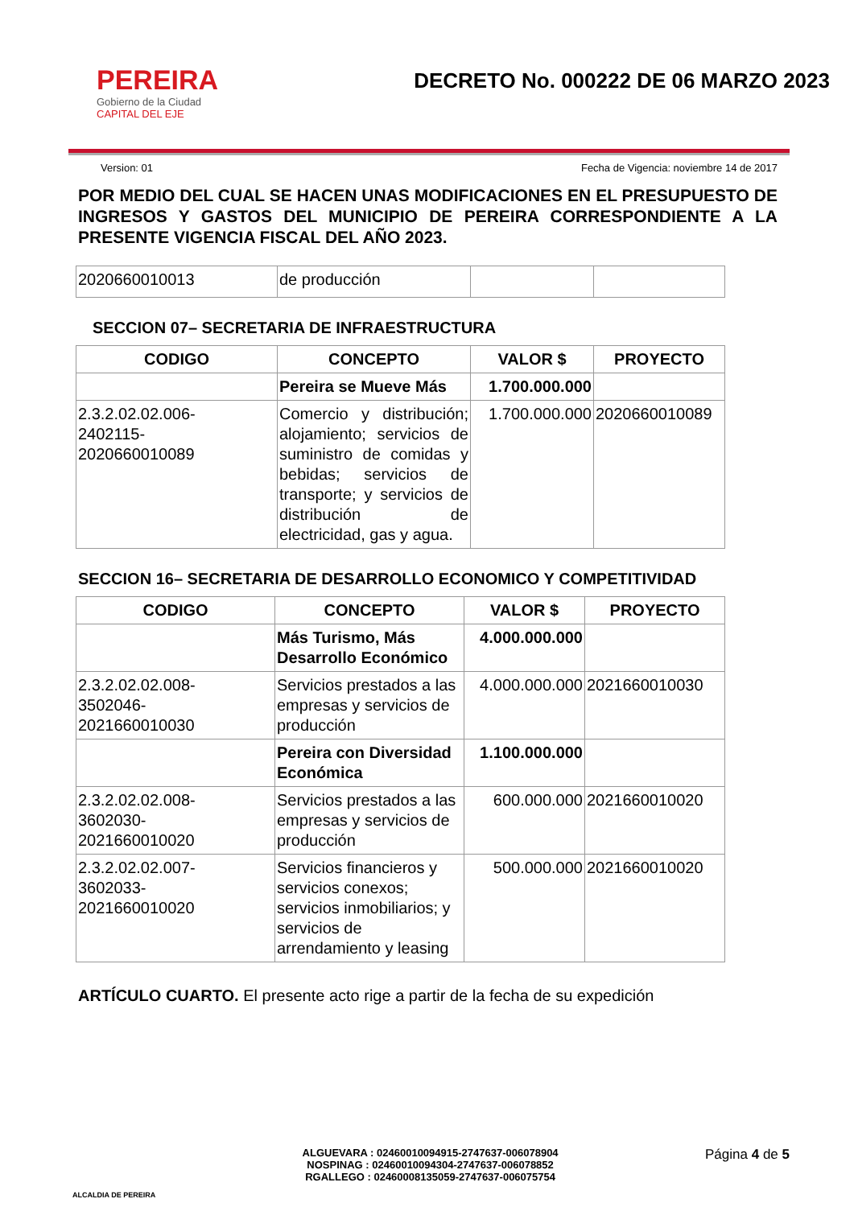PEREIRA
Gobierno de la Ciudad
CAPITAL DEL EJE
DECRETO No. 000222 DE 06 MARZO 2023
Version: 01 Fecha de Vigencia: noviembre 14 de 2017
POR MEDIO DEL CUAL SE HACEN UNAS MODIFICACIONES EN EL PRESUPUESTO DE INGRESOS Y GASTOS DEL MUNICIPIO DE PEREIRA CORRESPONDIENTE A LA PRESENTE VIGENCIA FISCAL DEL AÑO 2023.
| 2020660010013 | de producción | | |
SECCION 07– SECRETARIA DE INFRAESTRUCTURA
| CODIGO | CONCEPTO | VALOR $ | PROYECTO |
| --- | --- | --- | --- |
| | Pereira se Mueve Más | 1.700.000.000 | |
| 2.3.2.02.02.006- 2402115- 2020660010089 | Comercio y distribución; alojamiento; servicios de suministro de comidas y bebidas; servicios de transporte; y servicios de distribución de electricidad, gas y agua. | 1.700.000.000 | 2020660010089 |
SECCION 16– SECRETARIA DE DESARROLLO ECONOMICO Y COMPETITIVIDAD
| CODIGO | CONCEPTO | VALOR $ | PROYECTO |
| --- | --- | --- | --- |
| | Más Turismo, Más Desarrollo Económico | 4.000.000.000 | |
| 2.3.2.02.02.008- 3502046- 2021660010030 | Servicios prestados a las empresas y servicios de producción | 4.000.000.000 | 2021660010030 |
| | Pereira con Diversidad Económica | 1.100.000.000 | |
| 2.3.2.02.02.008- 3602030- 2021660010020 | Servicios prestados a las empresas y servicios de producción | 600.000.000 | 2021660010020 |
| 2.3.2.02.02.007- 3602033- 2021660010020 | Servicios financieros y servicios conexos; servicios inmobiliarios; y servicios de arrendamiento y leasing | 500.000.000 | 2021660010020 |
ARTÍCULO CUARTO. El presente acto rige a partir de la fecha de su expedición
ALCALDIA DE PEREIRA
ALGUEVARA : 02460010094915-2747637-006078904
NOSPINAG : 02460010094304-2747637-006078852
RGALLEGO : 02460008135059-2747637-006075754
Página 4 de 5